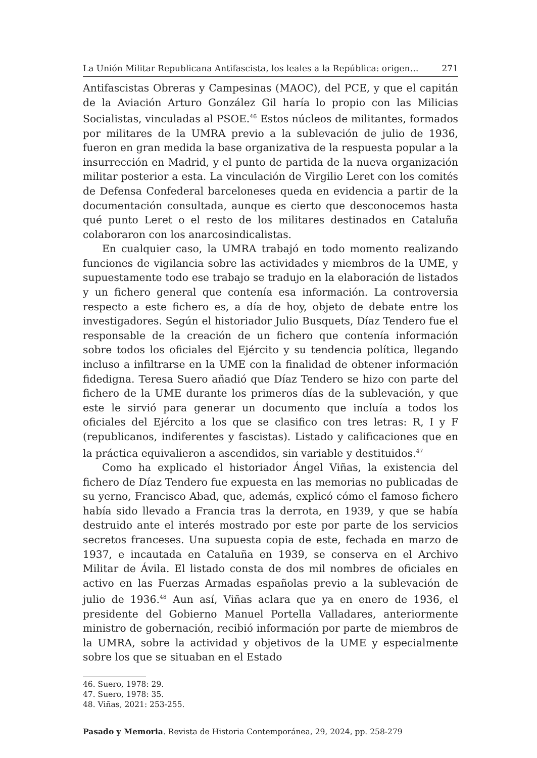La Unión Militar Republicana Antifascista, los leales a la República: origen… 271
Antifascistas Obreras y Campesinas (MAOC), del PCE, y que el capitán de la Aviación Arturo González Gil haría lo propio con las Milicias Socialistas, vinculadas al PSOE.<sup>46</sup> Estos núcleos de militantes, formados por militares de la UMRA previo a la sublevación de julio de 1936, fueron en gran medida la base organizativa de la respuesta popular a la insurrección en Madrid, y el punto de partida de la nueva organización militar posterior a esta. La vinculación de Virgilio Leret con los comités de Defensa Confederal barceloneses queda en evidencia a partir de la documentación consultada, aunque es cierto que desconocemos hasta qué punto Leret o el resto de los militares destinados en Cataluña colaboraron con los anarcosindicalistas.
En cualquier caso, la UMRA trabajó en todo momento realizando funciones de vigilancia sobre las actividades y miembros de la UME, y supuestamente todo ese trabajo se tradujo en la elaboración de listados y un fichero general que contenía esa información. La controversia respecto a este fichero es, a día de hoy, objeto de debate entre los investigadores. Según el historiador Julio Busquets, Díaz Tendero fue el responsable de la creación de un fichero que contenía información sobre todos los oficiales del Ejército y su tendencia política, llegando incluso a infiltrarse en la UME con la finalidad de obtener información fidedigna. Teresa Suero añadió que Díaz Tendero se hizo con parte del fichero de la UME durante los primeros días de la sublevación, y que este le sirvió para generar un documento que incluía a todos los oficiales del Ejército a los que se clasifico con tres letras: R, I y F (republicanos, indiferentes y fascistas). Listado y calificaciones que en la práctica equivalieron a ascendidos, sin variable y destituidos.<sup>47</sup>
Como ha explicado el historiador Ángel Viñas, la existencia del fichero de Díaz Tendero fue expuesta en las memorias no publicadas de su yerno, Francisco Abad, que, además, explicó cómo el famoso fichero había sido llevado a Francia tras la derrota, en 1939, y que se había destruido ante el interés mostrado por este por parte de los servicios secretos franceses. Una supuesta copia de este, fechada en marzo de 1937, e incautada en Cataluña en 1939, se conserva en el Archivo Militar de Ávila. El listado consta de dos mil nombres de oficiales en activo en las Fuerzas Armadas españolas previo a la sublevación de julio de 1936.<sup>48</sup> Aun así, Viñas aclara que ya en enero de 1936, el presidente del Gobierno Manuel Portella Valladares, anteriormente ministro de gobernación, recibió información por parte de miembros de la UMRA, sobre la actividad y objetivos de la UME y especialmente sobre los que se situaban en el Estado
46. Suero, 1978: 29.
47. Suero, 1978: 35.
48. Viñas, 2021: 253-255.
Pasado y Memoria. Revista de Historia Contemporánea, 29, 2024, pp. 258-279